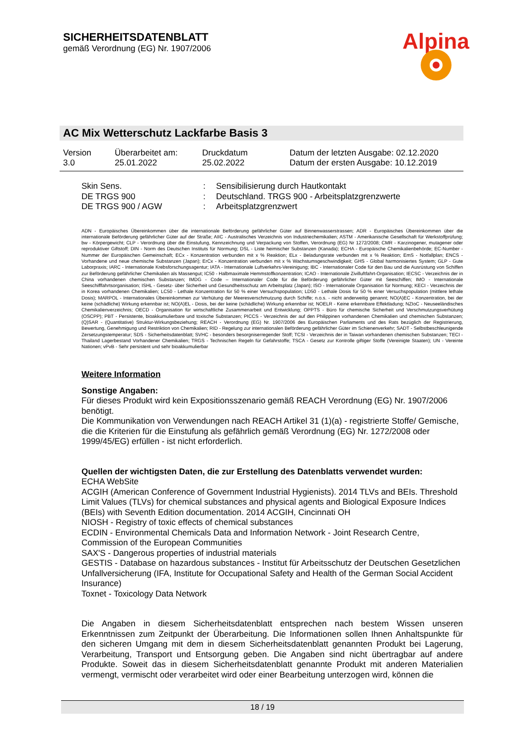SICHERHEITSDATENBLATT
gemäß Verordnung (EG) Nr. 1907/2006
Alpina
AC Mix Wetterschutz Lackfarbe Basis 3
| Version 3.0 | Überarbeitet am: 25.01.2022 | Druckdatum 25.02.2022 | Datum der letzten Ausgabe: 02.12.2020 Datum der ersten Ausgabe: 10.12.2019 |
| Skin Sens. | : | Sensibilisierung durch Hautkontakt |
| DE TRGS 900 | : | Deutschland. TRGS 900 - Arbeitsplatzgrenzwerte |
| DE TRGS 900 / AGW | : | Arbeitsplatzgrenzwert |
ADN - Europäisches Übereinkommen über die internationale Beförderung gefährlicher Güter auf Binnenwasserstrassen; ADR - Europäisches Übereinkommen über die internationale Beförderung gefährlicher Güter auf der Straße; AIIC - Australisches Verzeichnis von Industriechemikalien; ASTM - Amerikanische Gesellschaft für Werkstoffprüfung; bw - Körpergewicht; CLP - Verordnung über die Einstufung, Kennzeichnung und Verpackung von Stoffen, Verordnung (EG) Nr 1272/2008; CMR - Karzinogener, mutagener oder reproduktiver Giftstoff; DIN - Norm des Deutschen Instituts für Normung; DSL - Liste heimischer Substanzen (Kanada); ECHA - Europäische Chemikalienbehörde; EC-Number - Nummer der Europäischen Gemeinschaft; ECx - Konzentration verbunden mit x % Reaktion; ELx - Beladungsrate verbunden mit x % Reaktion; EmS - Notfallplan; ENCS - Vorhandene und neue chemische Substanzen (Japan); ErCx - Konzentration verbunden mit x % Wachstumsgeschwindigkeit; GHS - Global harmonisiertes System; GLP - Gute Laborpraxis; IARC - Internationale Krebsforschungsagentur; IATA - Internationale Luftverkehrs-Vereinigung; IBC - Internationaler Code für den Bau und die Ausrüstung von Schiffen zur Beförderung gefährlicher Chemikalien als Massengut; IC50 - Halbmaximale Hemmstoffkonzentration; ICAO - Internationale Zivilluftfahrt-Organisation; IECSC - Verzeichnis der in China vorhandenen chemischen Substanzen; IMDG - Code – Internationaler Code für die Beförderung gefährlicher Güter mit Seeschiffen; IMO - Internationale Seeschifffahrtsorganisation; ISHL - Gesetz- über Sicherheit und Gesundheitsschutz am Arbeitsplatz (Japan); ISO - Internationale Organisation für Normung; KECI - Verzeichnis der in Korea vorhandenen Chemikalien; LC50 - Lethale Konzentration für 50 % einer Versuchspopulation; LD50 - Lethale Dosis für 50 % einer Versuchspopulation (mittlere lethale Dosis); MARPOL - Internationales Übereinkommen zur Verhütung der Meeresverschmutzung durch Schiffe; n.o.s. - nicht anderweitig genannt; NO(A)EC - Konzentration, bei der keine (schädliche) Wirkung erkennbar ist; NO(A)EL - Dosis, bei der keine (schädliche) Wirkung erkennbar ist; NOELR - Keine erkennbare Effektladung; NZIoC - Neuseeländisches Chemikalienverzeichnis; OECD - Organisation für wirtschaftliche Zusammenarbeit und Entwicklung; OPPTS - Büro für chemische Sicherheit und Verschmutzungsverhütung (OSCPP); PBT - Persistente, bioakkumulierbare und toxische Substanzen; PICCS - Verzeichnis der auf den Philippinen vorhandenen Chemikalien und chemischen Substanzen; (Q)SAR - (Quantitative) Struktur-Wirkungsbeziehung; REACH - Verordnung (EG) Nr. 1907/2006 des Europäischen Parliaments und des Rats bezüglich der Registrierung, Bewertung, Genehmigung und Restriktion von Chemikalien; RID - Regelung zur internationalen Beförderung gefährlicher Güter im Schienenverkehr; SADT - Selbstbeschleunigende Zersetzungstemperatur; SDS - Sicherheitsdatenblatt; SVHC - besonders besorgniserregender Stoff; TCSI - Verzeichnis der in Taiwan vorhandenen chemischen Substanzen; TECI - Thailand Lagerbestand Vorhandener Chemikalien; TRGS - Technischen Regeln für Gefahrstoffe; TSCA - Gesetz zur Kontrolle giftiger Stoffe (Vereinigte Staaten); UN - Vereinte Nationen; vPvB - Sehr persistent und sehr bioakkumulierbar
Weitere Information
Sonstige Angaben:
Für dieses Produkt wird kein Expositionsszenario gemäß REACH Verordnung (EG) Nr. 1907/2006 benötigt.
Die Kommunikation von Verwendungen nach REACH Artikel 31 (1)(a) - registrierte Stoffe/ Gemische, die die Kriterien für die Einstufung als gefährlich gemäß Verordnung (EG) Nr. 1272/2008 oder 1999/45/EG) erfüllen - ist nicht erforderlich.
Quellen der wichtigsten Daten, die zur Erstellung des Datenblatts verwendet wurden:
ECHA WebSite
ACGIH (American Conference of Government Industrial Hygienists). 2014 TLVs and BEIs. Threshold Limit Values (TLVs) for chemical substances and physical agents and Biological Exposure Indices (BEIs) with Seventh Edition documentation. 2014 ACGIH, Cincinnati OH
NIOSH - Registry of toxic effects of chemical substances
ECDIN - Environmental Chemicals Data and Information Network - Joint Research Centre, Commission of the European Communities
SAX'S - Dangerous properties of industrial materials
GESTIS - Database on hazardous substances - Institut für Arbeitsschutz der Deutschen Gesetzlichen Unfallversicherung (IFA, Institute for Occupational Safety and Health of the German Social Accident Insurance)
Toxnet - Toxicology Data Network
Die Angaben in diesem Sicherheitsdatenblatt entsprechen nach bestem Wissen unseren Erkenntnissen zum Zeitpunkt der Überarbeitung. Die Informationen sollen Ihnen Anhaltspunkte für den sicheren Umgang mit dem in diesem Sicherheitsdatenblatt genannten Produkt bei Lagerung, Verarbeitung, Transport und Entsorgung geben. Die Angaben sind nicht übertragbar auf andere Produkte. Soweit das in diesem Sicherheitsdatenblatt genannte Produkt mit anderen Materialien vermengt, vermischt oder verarbeitet wird oder einer Bearbeitung unterzogen wird, können die
18 / 19